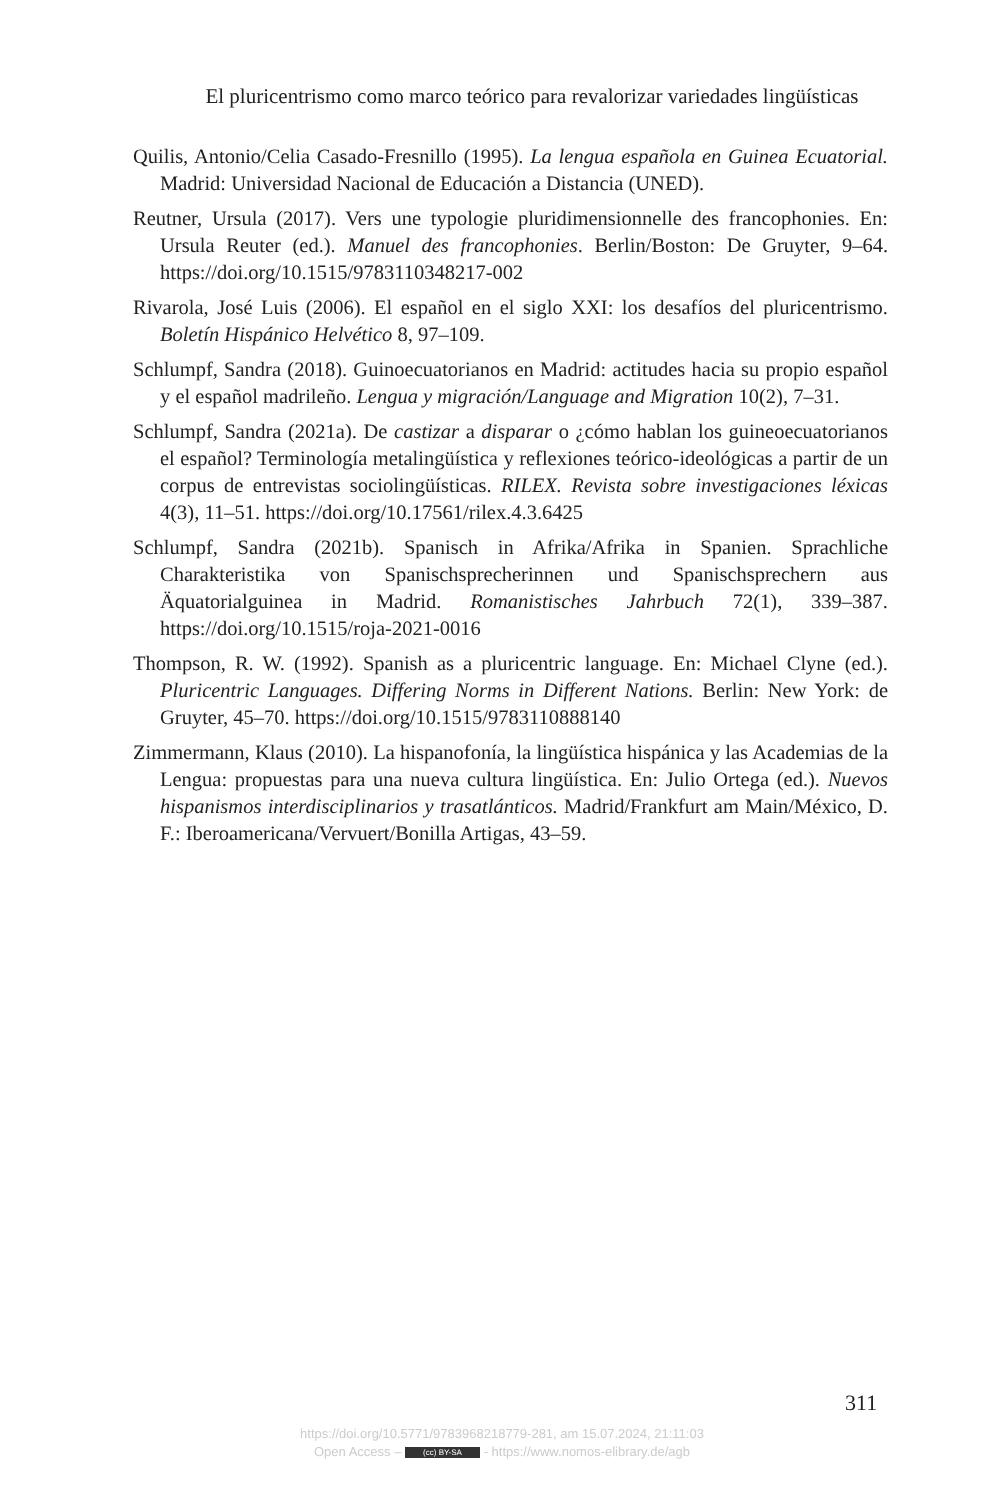El pluricentrismo como marco teórico para revalorizar variedades lingüísticas
Quilis, Antonio/Celia Casado-Fresnillo (1995). La lengua española en Guinea Ecuatorial. Madrid: Universidad Nacional de Educación a Distancia (UNED).
Reutner, Ursula (2017). Vers une typologie pluridimensionnelle des francophonies. En: Ursula Reuter (ed.). Manuel des francophonies. Berlin/Boston: De Gruyter, 9–64. https://doi.org/10.1515/9783110348217-002
Rivarola, José Luis (2006). El español en el siglo XXI: los desafíos del pluricentrismo. Boletín Hispánico Helvético 8, 97–109.
Schlumpf, Sandra (2018). Guinoecuatorianos en Madrid: actitudes hacia su propio español y el español madrileño. Lengua y migración/Language and Migration 10(2), 7–31.
Schlumpf, Sandra (2021a). De castizar a disparar o ¿cómo hablan los guineoecuatorianos el español? Terminología metalingüística y reflexiones teórico-ideológicas a partir de un corpus de entrevistas sociolingüísticas. RILEX. Revista sobre investigaciones léxicas 4(3), 11–51. https://doi.org/10.17561/rilex.4.3.6425
Schlumpf, Sandra (2021b). Spanisch in Afrika/Afrika in Spanien. Sprachliche Charakteristika von Spanischsprecherinnen und Spanischsprechern aus Äquatorialguinea in Madrid. Romanistisches Jahrbuch 72(1), 339–387. https://doi.org/10.1515/roja-2021-0016
Thompson, R. W. (1992). Spanish as a pluricentric language. En: Michael Clyne (ed.). Pluricentric Languages. Differing Norms in Different Nations. Berlin: New York: de Gruyter, 45–70. https://doi.org/10.1515/9783110888140
Zimmermann, Klaus (2010). La hispanofonía, la lingüística hispánica y las Academias de la Lengua: propuestas para una nueva cultura lingüística. En: Julio Ortega (ed.). Nuevos hispanismos interdisciplinarios y trasatlánticos. Madrid/Frankfurt am Main/México, D. F.: Iberoamericana/Vervuert/Bonilla Artigas, 43–59.
311
https://doi.org/10.5771/9783968218779-281, am 15.07.2024, 21:11:03
Open Access – (cc) BY-SA - https://www.nomos-elibrary.de/agb